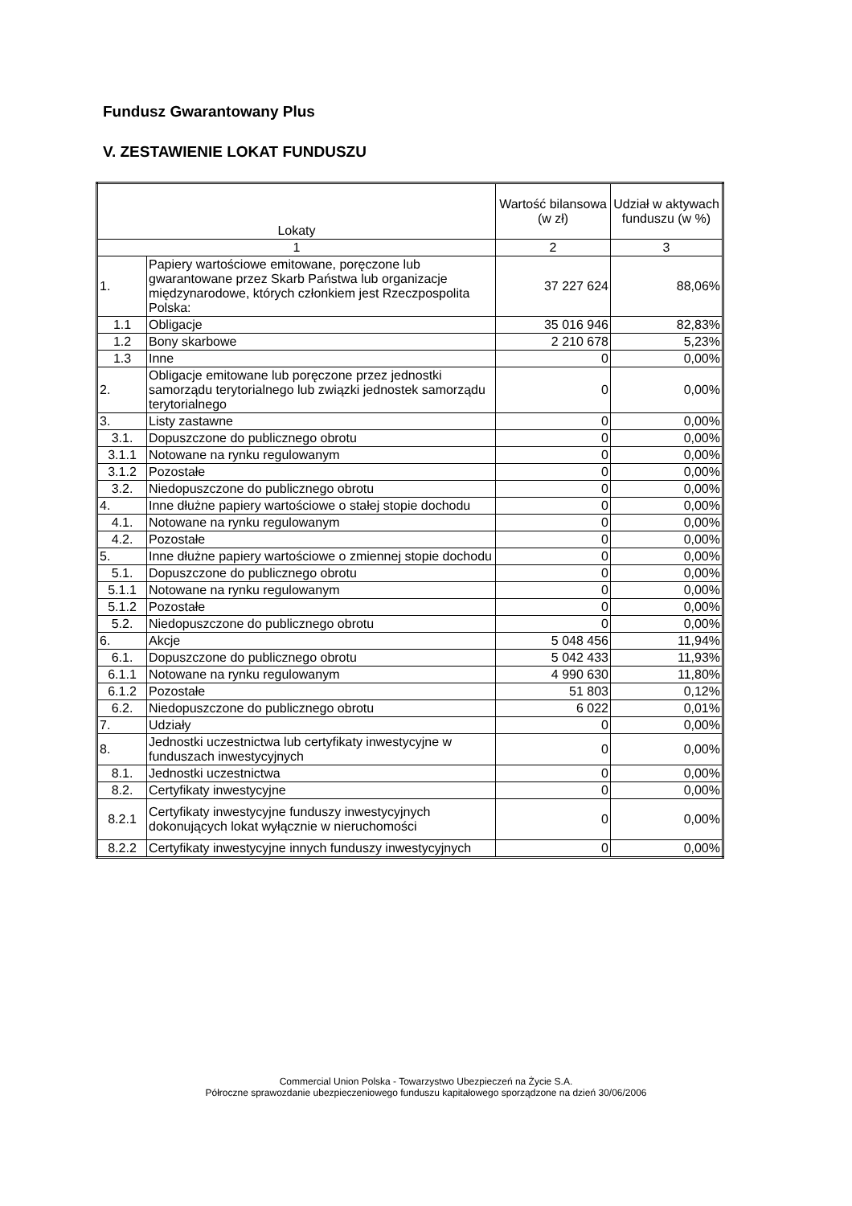Fundusz Gwarantowany Plus
V. ZESTAWIENIE LOKAT FUNDUSZU
| Lokaty | | Wartość bilansowa (w zł) | Udział w aktywach funduszu (w %) |
| --- | --- | --- | --- |
| 1 | | 2 | 3 |
| 1. | Papiery wartościowe emitowane, poręczone lub gwarantowane przez Skarb Państwa lub organizacje międzynarodowe, których członkiem jest Rzeczpospolita Polska: | 37 227 624 | 88,06% |
| 1.1 | Obligacje | 35 016 946 | 82,83% |
| 1.2 | Bony skarbowe | 2 210 678 | 5,23% |
| 1.3 | Inne | 0 | 0,00% |
| 2. | Obligacje emitowane lub poręczone przez jednostki samorządu terytorialnego lub związki jednostek samorządu terytorialnego | 0 | 0,00% |
| 3. | Listy zastawne | 0 | 0,00% |
| 3.1. | Dopuszczone do publicznego obrotu | 0 | 0,00% |
| 3.1.1 | Notowane na rynku regulowanym | 0 | 0,00% |
| 3.1.2 | Pozostałe | 0 | 0,00% |
| 3.2. | Niedopuszczone do publicznego obrotu | 0 | 0,00% |
| 4. | Inne dłużne papiery wartościowe o stałej stopie dochodu | 0 | 0,00% |
| 4.1. | Notowane na rynku regulowanym | 0 | 0,00% |
| 4.2. | Pozostałe | 0 | 0,00% |
| 5. | Inne dłużne papiery wartościowe o zmiennej stopie dochodu | 0 | 0,00% |
| 5.1. | Dopuszczone do publicznego obrotu | 0 | 0,00% |
| 5.1.1 | Notowane na rynku regulowanym | 0 | 0,00% |
| 5.1.2 | Pozostałe | 0 | 0,00% |
| 5.2. | Niedopuszczone do publicznego obrotu | 0 | 0,00% |
| 6. | Akcje | 5 048 456 | 11,94% |
| 6.1. | Dopuszczone do publicznego obrotu | 5 042 433 | 11,93% |
| 6.1.1 | Notowane na rynku regulowanym | 4 990 630 | 11,80% |
| 6.1.2 | Pozostałe | 51 803 | 0,12% |
| 6.2. | Niedopuszczone do publicznego obrotu | 6 022 | 0,01% |
| 7. | Udziały | 0 | 0,00% |
| 8. | Jednostki uczestnictwa lub certyfikaty inwestycyjne w funduszach inwestycyjnych | 0 | 0,00% |
| 8.1. | Jednostki uczestnictwa | 0 | 0,00% |
| 8.2. | Certyfikaty inwestycyjne | 0 | 0,00% |
| 8.2.1 | Certyfikaty inwestycyjne funduszy inwestycyjnych dokonujących lokat wyłącznie w nieruchomości | 0 | 0,00% |
| 8.2.2 | Certyfikaty inwestycyjne innych funduszy inwestycyjnych | 0 | 0,00% |
Commercial Union Polska - Towarzystwo Ubezpieczeń na Życie S.A.
Półroczne sprawozdanie ubezpieczeniowego funduszu kapitałowego sporządzone na dzień 30/06/2006